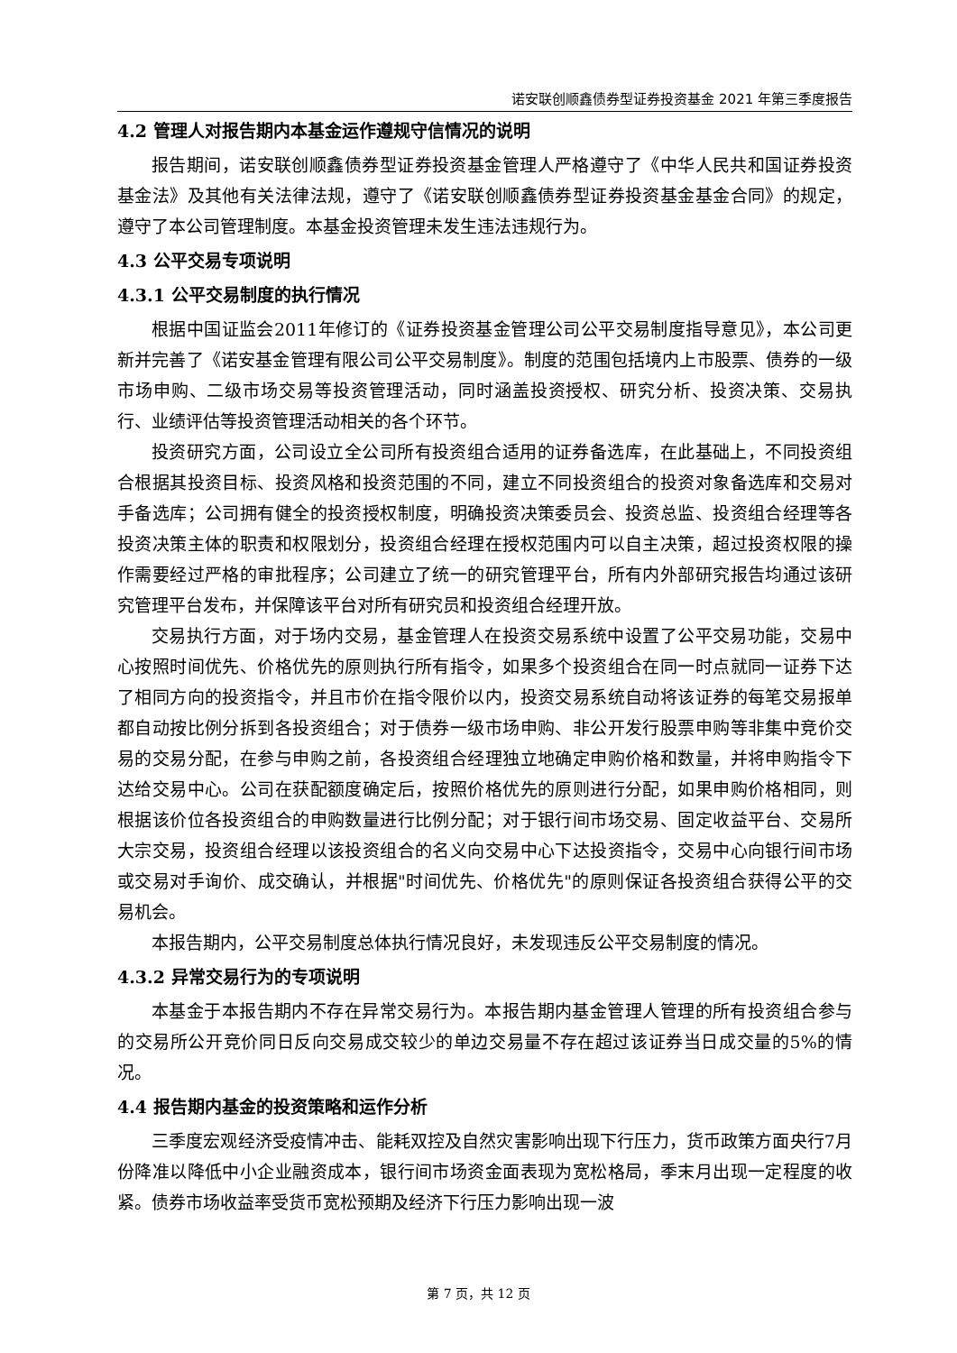诺安联创顺鑫债券型证券投资基金 2021 年第三季度报告
4.2 管理人对报告期内本基金运作遵规守信情况的说明
报告期间，诺安联创顺鑫债券型证券投资基金管理人严格遵守了《中华人民共和国证券投资基金法》及其他有关法律法规，遵守了《诺安联创顺鑫债券型证券投资基金基金合同》的规定，遵守了本公司管理制度。本基金投资管理未发生违法违规行为。
4.3 公平交易专项说明
4.3.1 公平交易制度的执行情况
根据中国证监会2011年修订的《证券投资基金管理公司公平交易制度指导意见》，本公司更新并完善了《诺安基金管理有限公司公平交易制度》。制度的范围包括境内上市股票、债券的一级市场申购、二级市场交易等投资管理活动，同时涵盖投资授权、研究分析、投资决策、交易执行、业绩评估等投资管理活动相关的各个环节。
投资研究方面，公司设立全公司所有投资组合适用的证券备选库，在此基础上，不同投资组合根据其投资目标、投资风格和投资范围的不同，建立不同投资组合的投资对象备选库和交易对手备选库；公司拥有健全的投资授权制度，明确投资决策委员会、投资总监、投资组合经理等各投资决策主体的职责和权限划分，投资组合经理在授权范围内可以自主决策，超过投资权限的操作需要经过严格的审批程序；公司建立了统一的研究管理平台，所有内外部研究报告均通过该研究管理平台发布，并保障该平台对所有研究员和投资组合经理开放。
交易执行方面，对于场内交易，基金管理人在投资交易系统中设置了公平交易功能，交易中心按照时间优先、价格优先的原则执行所有指令，如果多个投资组合在同一时点就同一证券下达了相同方向的投资指令，并且市价在指令限价以内，投资交易系统自动将该证券的每笔交易报单都自动按比例分拆到各投资组合；对于债券一级市场申购、非公开发行股票申购等非集中竞价交易的交易分配，在参与申购之前，各投资组合经理独立地确定申购价格和数量，并将申购指令下达给交易中心。公司在获配额度确定后，按照价格优先的原则进行分配，如果申购价格相同，则根据该价位各投资组合的申购数量进行比例分配；对于银行间市场交易、固定收益平台、交易所大宗交易，投资组合经理以该投资组合的名义向交易中心下达投资指令，交易中心向银行间市场或交易对手询价、成交确认，并根据"时间优先、价格优先"的原则保证各投资组合获得公平的交易机会。
本报告期内，公平交易制度总体执行情况良好，未发现违反公平交易制度的情况。
4.3.2 异常交易行为的专项说明
本基金于本报告期内不存在异常交易行为。本报告期内基金管理人管理的所有投资组合参与的交易所公开竞价同日反向交易成交较少的单边交易量不存在超过该证券当日成交量的5%的情况。
4.4 报告期内基金的投资策略和运作分析
三季度宏观经济受疫情冲击、能耗双控及自然灾害影响出现下行压力，货币政策方面央行7月份降准以降低中小企业融资成本，银行间市场资金面表现为宽松格局，季末月出现一定程度的收紧。债券市场收益率受货币宽松预期及经济下行压力影响出现一波
第 7 页，共 12 页